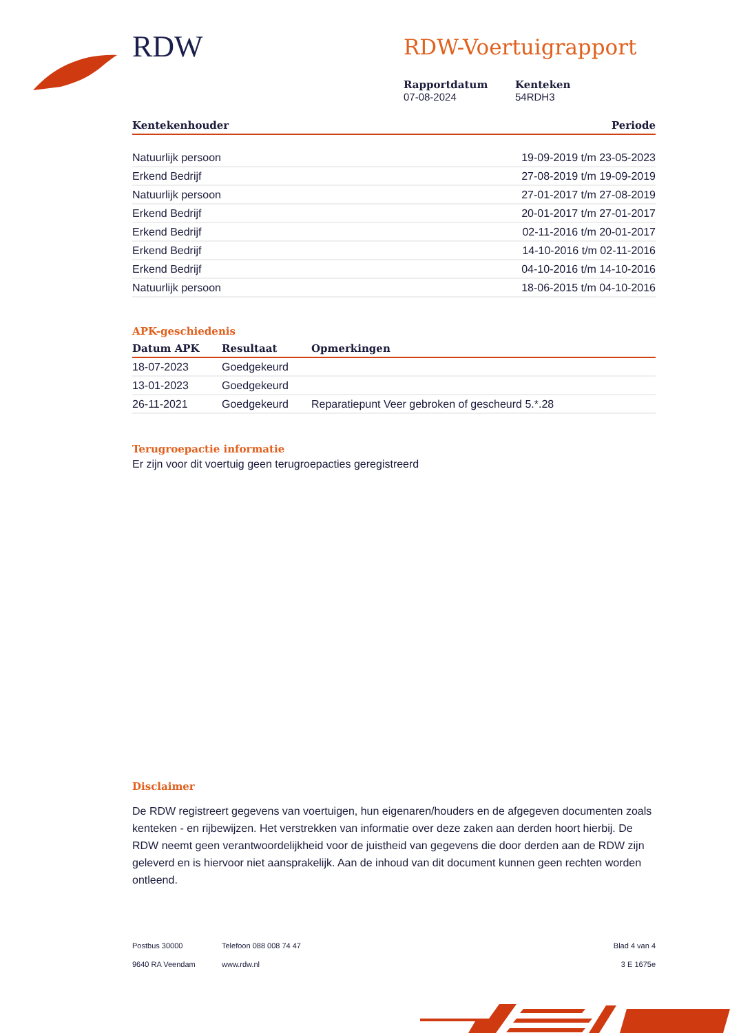RDW
RDW-Voertuigrapport
Rapportdatum
07-08-2024
Kenteken
54RDH3
| Kentekenhouder | Periode |
| --- | --- |
| Natuurlijk persoon | 19-09-2019 t/m 23-05-2023 |
| Erkend Bedrijf | 27-08-2019 t/m 19-09-2019 |
| Natuurlijk persoon | 27-01-2017 t/m 27-08-2019 |
| Erkend Bedrijf | 20-01-2017 t/m 27-01-2017 |
| Erkend Bedrijf | 02-11-2016 t/m 20-01-2017 |
| Erkend Bedrijf | 14-10-2016 t/m 02-11-2016 |
| Erkend Bedrijf | 04-10-2016 t/m 14-10-2016 |
| Natuurlijk persoon | 18-06-2015 t/m 04-10-2016 |
APK-geschiedenis
| Datum APK | Resultaat | Opmerkingen |
| --- | --- | --- |
| 18-07-2023 | Goedgekeurd | |
| 13-01-2023 | Goedgekeurd | |
| 26-11-2021 | Goedgekeurd | Reparatiepunt Veer gebroken of gescheurd 5.*.28 |
Terugroepactie informatie
Er zijn voor dit voertuig geen terugroepacties geregistreerd
Disclaimer
De RDW registreert gegevens van voertuigen, hun eigenaren/houders en de afgegeven documenten zoals kenteken - en rijbewijzen. Het verstrekken van informatie over deze zaken aan derden hoort hierbij. De RDW neemt geen verantwoordelijkheid voor de juistheid van gegevens die door derden aan de RDW zijn geleverd en is hiervoor niet aansprakelijk. Aan de inhoud van dit document kunnen geen rechten worden ontleend.
Postbus 30000
9640 RA Veendam
Telefoon 088 008 74 47
www.rdw.nl
Blad 4 van 4
3 E 1675e